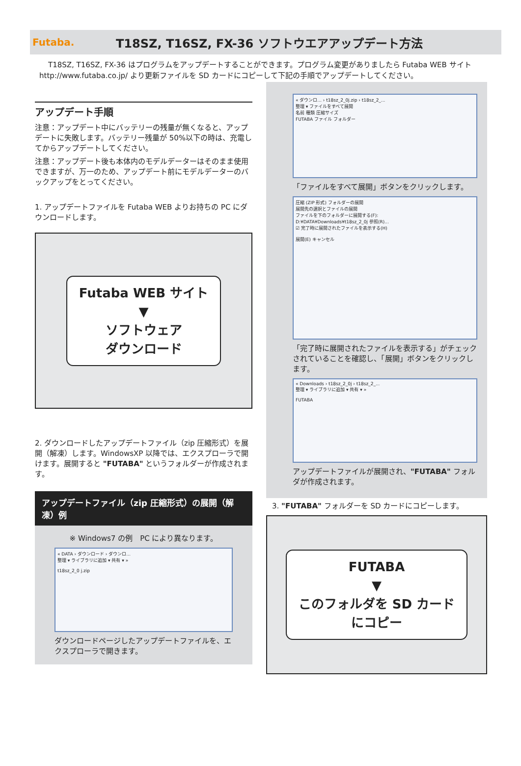Futaba.
T18SZ, T16SZ, FX-36 ソフトウエアアップデート方法
T18SZ, T16SZ, FX-36 はプログラムをアップデートすることができます。プログラム変更がありましたら Futaba WEB サイト http://www.futaba.co.jp/ より更新ファイルを SD カードにコピーして下記の手順でアップデートしてください。
アップデート手順
注意：アップデート中にバッテリーの残量が無くなると、アップデートに失敗します。バッテリー残量が 50%以下の時は、充電してからアップデートしてください。
注意：アップデート後も本体内のモデルデーターはそのまま使用できますが、万一のため、アップデート前にモデルデーターのバックアップをとってください。
1. アップデートファイルを Futaba WEB よりお持ちの PC にダウンロードします。
Futaba WEB サイト
▼
ソフトウェア
ダウンロード
2. ダウンロードしたアップデートファイル（zip 圧縮形式）を展開（解凍）します。WindowsXP 以降では、エクスプローラで開けます。展開すると "FUTABA" というフォルダーが作成されます。
アップデートファイル（zip 圧縮形式）の展開（解凍）例
※ Windows7 の例　PC により異なります。
« DATA › ダウンロード › ダウンロ...
整理 ▾ ライブラリに追加 ▾ 共有 ▾ »
t18sz_2_0 j.zip
ダウンロードページしたアップデートファイルを、エクスプローラで開きます。
« ダウンロ... › t18sz_2_0j.zip › t18sz_2_...
整理 ▾ ファイルをすべて展開
名前 種類 圧縮サイズ
FUTABA ファイル フォルダー
「ファイルをすべて展開」ボタンをクリックします。
圧縮 (ZIP 形式) フォルダーの展開
展開先の選択とファイルの展開
ファイルを下のフォルダーに展開する(F):
D:¥DATA¥Downloads¥t18sz_2_0j 参照(R)...
☑ 完了時に展開されたファイルを表示する(H)
展開(E) キャンセル
「完了時に展開されたファイルを表示する」がチェックされていることを確認し、「展開」ボタンをクリックします。
« Downloads › t18sz_2_0j › t18sz_2_...
整理 ▾ ライブラリに追加 ▾ 共有 ▾ »
FUTABA
アップデートファイルが展開され、"FUTABA" フォルダが作成されます。
3. "FUTABA" フォルダーを SD カードにコピーします。
FUTABA
▼
このフォルダを SD カード
にコピー